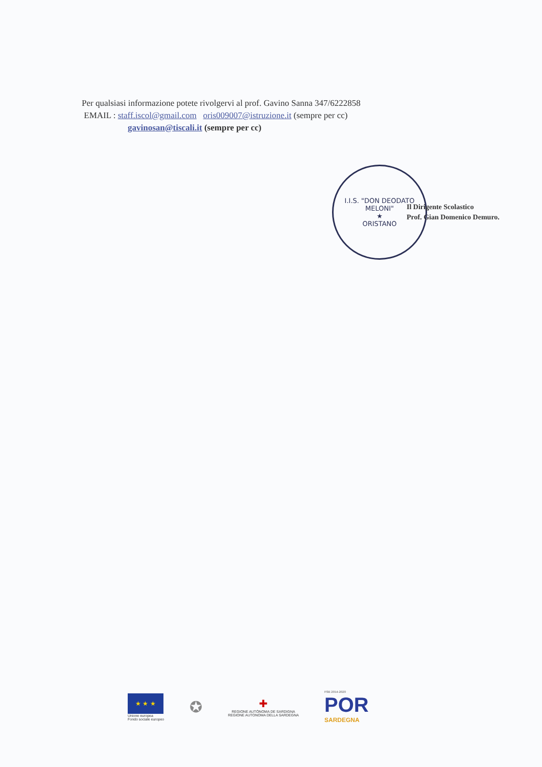Per qualsiasi informazione potete rivolgervi al prof. Gavino Sanna 347/6222858
EMAIL : staff.iscol@gmail.com oris009007@istruzione.it (sempre per cc)
gavinosan@tiscali.it (sempre per cc)
I.I.S. "DON DEODATO MELONI"
★
ORISTANO
Il Dirigente Scolastico
Prof. Gian Domenico Demuro.
★ ★ ★
Unione europea
Fondo sociale europeo
✪
✚
REGIONE AUTÒNOMA DE SARDIGNA
REGIONE AUTONOMA DELLA SARDEGNA
FSE 2014-2020
POR
SARDEGNA